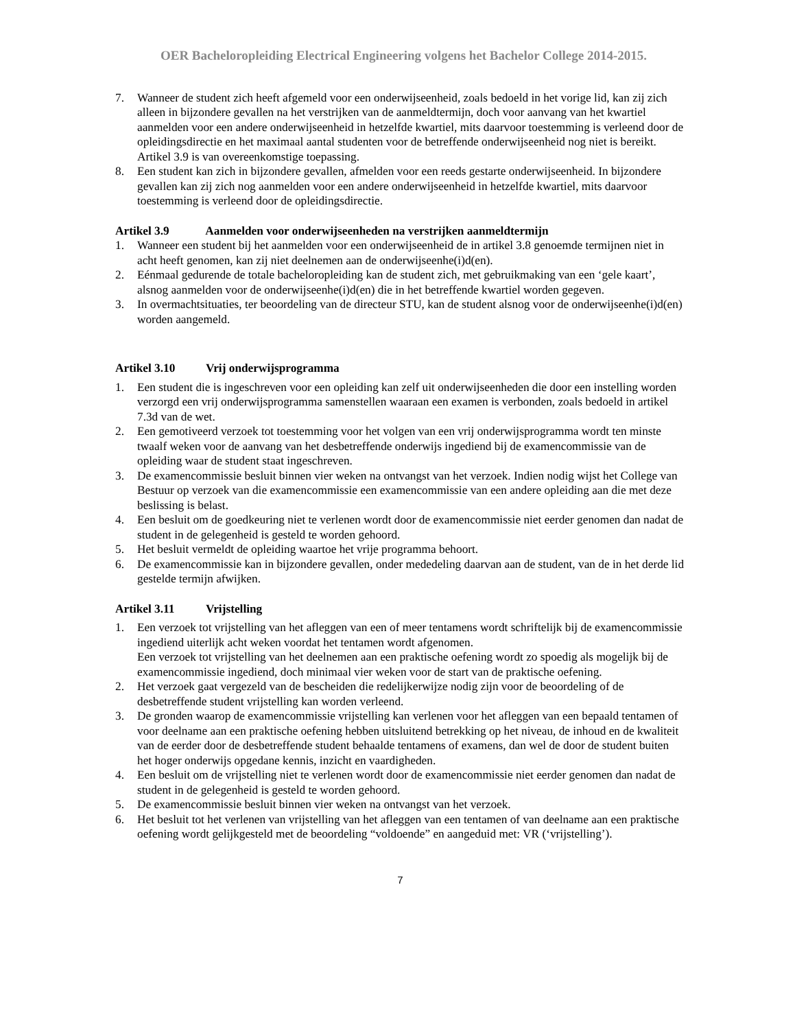OER Bacheloropleiding Electrical Engineering volgens het Bachelor College 2014-2015.
7. Wanneer de student zich heeft afgemeld voor een onderwijseenheid, zoals bedoeld in het vorige lid, kan zij zich alleen in bijzondere gevallen na het verstrijken van de aanmeldtermijn, doch voor aanvang van het kwartiel aanmelden voor een andere onderwijseenheid in hetzelfde kwartiel, mits daarvoor toestemming is verleend door de opleidingsdirectie en het maximaal aantal studenten voor de betreffende onderwijseenheid nog niet is bereikt. Artikel 3.9 is van overeenkomstige toepassing.
8. Een student kan zich in bijzondere gevallen, afmelden voor een reeds gestarte onderwijseenheid. In bijzondere gevallen kan zij zich nog aanmelden voor een andere onderwijseenheid in hetzelfde kwartiel, mits daarvoor toestemming is verleend door de opleidingsdirectie.
Artikel 3.9 Aanmelden voor onderwijseenheden na verstrijken aanmeldtermijn
1. Wanneer een student bij het aanmelden voor een onderwijseenheid de in artikel 3.8 genoemde termijnen niet in acht heeft genomen, kan zij niet deelnemen aan de onderwijseenhe(i)d(en).
2. Eénmaal gedurende de totale bacheloropleiding kan de student zich, met gebruikmaking van een ‘gele kaart’, alsnog aanmelden voor de onderwijseenhe(i)d(en) die in het betreffende kwartiel worden gegeven.
3. In overmachtsituaties, ter beoordeling van de directeur STU, kan de student alsnog voor de onderwijseenhe(i)d(en) worden aangemeld.
Artikel 3.10 Vrij onderwijsprogramma
1. Een student die is ingeschreven voor een opleiding kan zelf uit onderwijseenheden die door een instelling worden verzorgd een vrij onderwijsprogramma samenstellen waaraan een examen is verbonden, zoals bedoeld in artikel 7.3d van de wet.
2. Een gemotiveerd verzoek tot toestemming voor het volgen van een vrij onderwijsprogramma wordt ten minste twaalf weken voor de aanvang van het desbetreffende onderwijs ingediend bij de examencommissie van de opleiding waar de student staat ingeschreven.
3. De examencommissie besluit binnen vier weken na ontvangst van het verzoek. Indien nodig wijst het College van Bestuur op verzoek van die examencommissie een examencommissie van een andere opleiding aan die met deze beslissing is belast.
4. Een besluit om de goedkeuring niet te verlenen wordt door de examencommissie niet eerder genomen dan nadat de student in de gelegenheid is gesteld te worden gehoord.
5. Het besluit vermeldt de opleiding waartoe het vrije programma behoort.
6. De examencommissie kan in bijzondere gevallen, onder mededeling daarvan aan de student, van de in het derde lid gestelde termijn afwijken.
Artikel 3.11 Vrijstelling
1. Een verzoek tot vrijstelling van het afleggen van een of meer tentamens wordt schriftelijk bij de examencommissie ingediend uiterlijk acht weken voordat het tentamen wordt afgenomen.
Een verzoek tot vrijstelling van het deelnemen aan een praktische oefening wordt zo spoedig als mogelijk bij de examencommissie ingediend, doch minimaal vier weken voor de start van de praktische oefening.
2. Het verzoek gaat vergezeld van de bescheiden die redelijkerwijze nodig zijn voor de beoordeling of de desbetreffende student vrijstelling kan worden verleend.
3. De gronden waarop de examencommissie vrijstelling kan verlenen voor het afleggen van een bepaald tentamen of voor deelname aan een praktische oefening hebben uitsluitend betrekking op het niveau, de inhoud en de kwaliteit van de eerder door de desbetreffende student behaalde tentamens of examens, dan wel de door de student buiten het hoger onderwijs opgedane kennis, inzicht en vaardigheden.
4. Een besluit om de vrijstelling niet te verlenen wordt door de examencommissie niet eerder genomen dan nadat de student in de gelegenheid is gesteld te worden gehoord.
5. De examencommissie besluit binnen vier weken na ontvangst van het verzoek.
6. Het besluit tot het verlenen van vrijstelling van het afleggen van een tentamen of van deelname aan een praktische oefening wordt gelijkgesteld met de beoordeling “voldoende” en aangeduid met: VR (‘vrijstelling’).
7